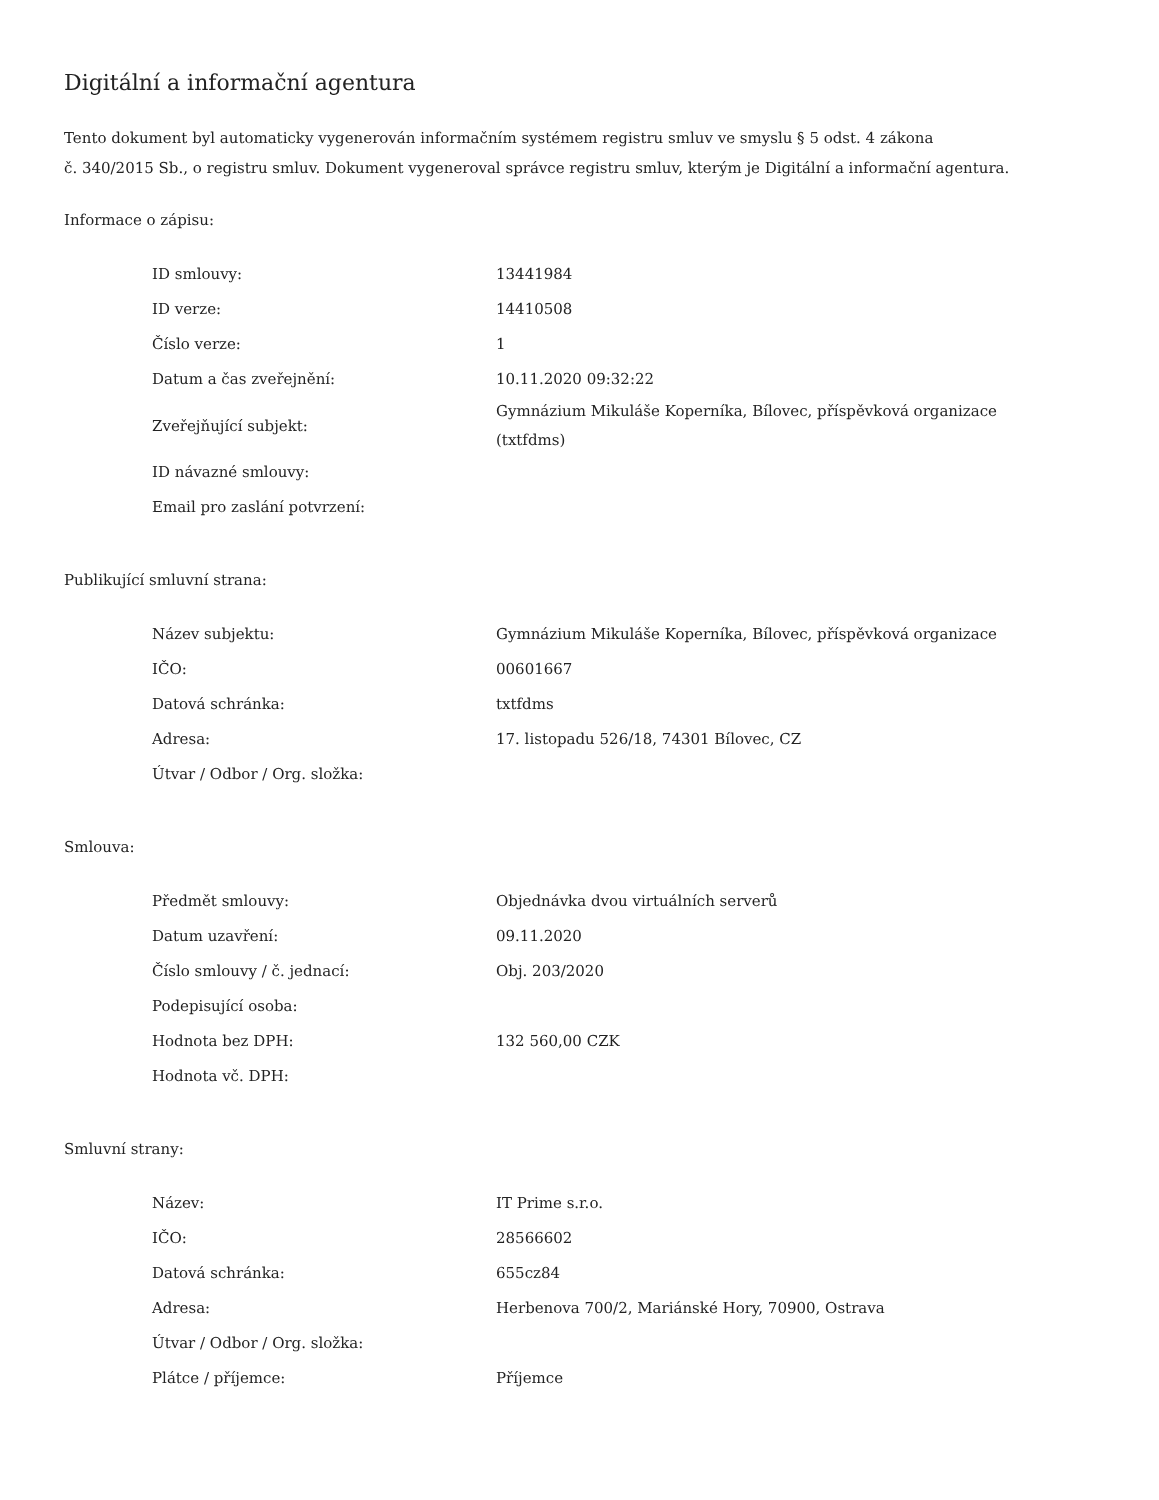Digitální a informační agentura
Tento dokument byl automaticky vygenerován informačním systémem registru smluv ve smyslu § 5 odst. 4 zákona
č. 340/2015 Sb., o registru smluv. Dokument vygeneroval správce registru smluv, kterým je Digitální a informační agentura.
Informace o zápisu:
| ID smlouvy: | 13441984 |
| ID verze: | 14410508 |
| Číslo verze: | 1 |
| Datum a čas zveřejnění: | 10.11.2020 09:32:22 |
| Zveřejňující subjekt: | Gymnázium Mikuláše Koperníka, Bílovec, příspěvková organizace (txtfdms) |
| ID návazné smlouvy: | |
| Email pro zaslání potvrzení: | |
Publikující smluvní strana:
| Název subjektu: | Gymnázium Mikuláše Koperníka, Bílovec, příspěvková organizace |
| IČO: | 00601667 |
| Datová schránka: | txtfdms |
| Adresa: | 17. listopadu 526/18, 74301 Bílovec, CZ |
| Útvar / Odbor / Org. složka: | |
Smlouva:
| Předmět smlouvy: | Objednávka dvou virtuálních serverů |
| Datum uzavření: | 09.11.2020 |
| Číslo smlouvy / č. jednací: | Obj. 203/2020 |
| Podepisující osoba: | |
| Hodnota bez DPH: | 132 560,00 CZK |
| Hodnota vč. DPH: | |
Smluvní strany:
| Název: | IT Prime s.r.o. |
| IČO: | 28566602 |
| Datová schránka: | 655cz84 |
| Adresa: | Herbenova 700/2, Mariánské Hory, 70900, Ostrava |
| Útvar / Odbor / Org. složka: | |
| Plátce / příjemce: | Příjemce |